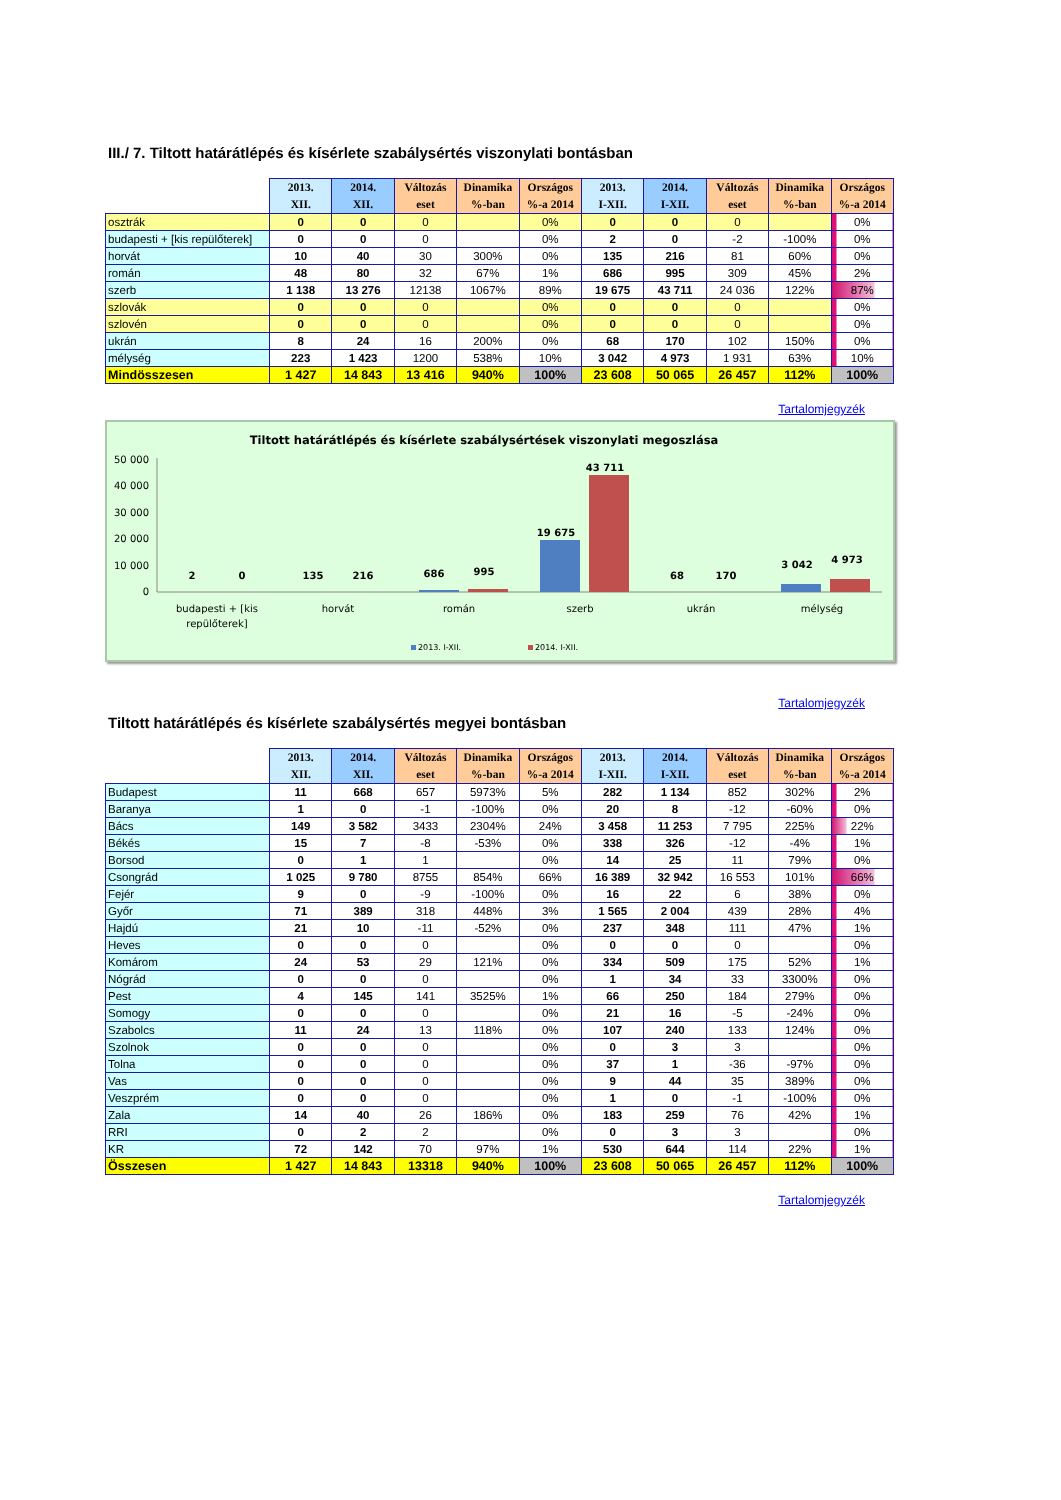III./ 7. Tiltott határátlépés és kísérlete szabálysértés viszonylati bontásban
| | 2013. XII. | 2014. XII. | Változás eset | Dinamika %-ban | Országos %-a 2014 | 2013. I-XII. | 2014. I-XII. | Változás eset | Dinamika %-ban | Országos %-a 2014 |
| --- | --- | --- | --- | --- | --- | --- | --- | --- | --- | --- |
| osztrák | 0 | 0 | 0 | | 0% | 0 | 0 | 0 | | 0% |
| budapesti + [kis repülőterek] | 0 | 0 | 0 | | 0% | 2 | 0 | -2 | -100% | 0% |
| horvát | 10 | 40 | 30 | 300% | 0% | 135 | 216 | 81 | 60% | 0% |
| román | 48 | 80 | 32 | 67% | 1% | 686 | 995 | 309 | 45% | 2% |
| szerb | 1 138 | 13 276 | 12138 | 1067% | 89% | 19 675 | 43 711 | 24 036 | 122% | 87% |
| szlovák | 0 | 0 | 0 | | 0% | 0 | 0 | 0 | | 0% |
| szlovén | 0 | 0 | 0 | | 0% | 0 | 0 | 0 | | 0% |
| ukrán | 8 | 24 | 16 | 200% | 0% | 68 | 170 | 102 | 150% | 0% |
| mélység | 223 | 1 423 | 1200 | 538% | 10% | 3 042 | 4 973 | 1 931 | 63% | 10% |
| Mindösszesen | 1 427 | 14 843 | 13 416 | 940% | 100% | 23 608 | 50 065 | 26 457 | 112% | 100% |
Tartalomjegyzék
Tiltott határátlépés és kísérlete szabálysértések viszonylati megoszlása
50 000
40 000
30 000
20 000
10 000
0
2
0
135
216
686
995
19 675
43 711
68
170
3 042
4 973
budapesti + [kis
repülőterek]
horvát
román
szerb
ukrán
mélység
2013. I-XII.
2014. I-XII.
Tartalomjegyzék
Tiltott határátlépés és kísérlete szabálysértés megyei bontásban
| | 2013. XII. | 2014. XII. | Változás eset | Dinamika %-ban | Országos %-a 2014 | 2013. I-XII. | 2014. I-XII. | Változás eset | Dinamika %-ban | Országos %-a 2014 |
| --- | --- | --- | --- | --- | --- | --- | --- | --- | --- | --- |
| Budapest | 11 | 668 | 657 | 5973% | 5% | 282 | 1 134 | 852 | 302% | 2% |
| Baranya | 1 | 0 | -1 | -100% | 0% | 20 | 8 | -12 | -60% | 0% |
| Bács | 149 | 3 582 | 3433 | 2304% | 24% | 3 458 | 11 253 | 7 795 | 225% | 22% |
| Békés | 15 | 7 | -8 | -53% | 0% | 338 | 326 | -12 | -4% | 1% |
| Borsod | 0 | 1 | 1 | | 0% | 14 | 25 | 11 | 79% | 0% |
| Csongrád | 1 025 | 9 780 | 8755 | 854% | 66% | 16 389 | 32 942 | 16 553 | 101% | 66% |
| Fejér | 9 | 0 | -9 | -100% | 0% | 16 | 22 | 6 | 38% | 0% |
| Győr | 71 | 389 | 318 | 448% | 3% | 1 565 | 2 004 | 439 | 28% | 4% |
| Hajdú | 21 | 10 | -11 | -52% | 0% | 237 | 348 | 111 | 47% | 1% |
| Heves | 0 | 0 | 0 | | 0% | 0 | 0 | 0 | | 0% |
| Komárom | 24 | 53 | 29 | 121% | 0% | 334 | 509 | 175 | 52% | 1% |
| Nógrád | 0 | 0 | 0 | | 0% | 1 | 34 | 33 | 3300% | 0% |
| Pest | 4 | 145 | 141 | 3525% | 1% | 66 | 250 | 184 | 279% | 0% |
| Somogy | 0 | 0 | 0 | | 0% | 21 | 16 | -5 | -24% | 0% |
| Szabolcs | 11 | 24 | 13 | 118% | 0% | 107 | 240 | 133 | 124% | 0% |
| Szolnok | 0 | 0 | 0 | | 0% | 0 | 3 | 3 | | 0% |
| Tolna | 0 | 0 | 0 | | 0% | 37 | 1 | -36 | -97% | 0% |
| Vas | 0 | 0 | 0 | | 0% | 9 | 44 | 35 | 389% | 0% |
| Veszprém | 0 | 0 | 0 | | 0% | 1 | 0 | -1 | -100% | 0% |
| Zala | 14 | 40 | 26 | 186% | 0% | 183 | 259 | 76 | 42% | 1% |
| RRI | 0 | 2 | 2 | | 0% | 0 | 3 | 3 | | 0% |
| KR | 72 | 142 | 70 | 97% | 1% | 530 | 644 | 114 | 22% | 1% |
| Összesen | 1 427 | 14 843 | 13318 | 940% | 100% | 23 608 | 50 065 | 26 457 | 112% | 100% |
Tartalomjegyzék